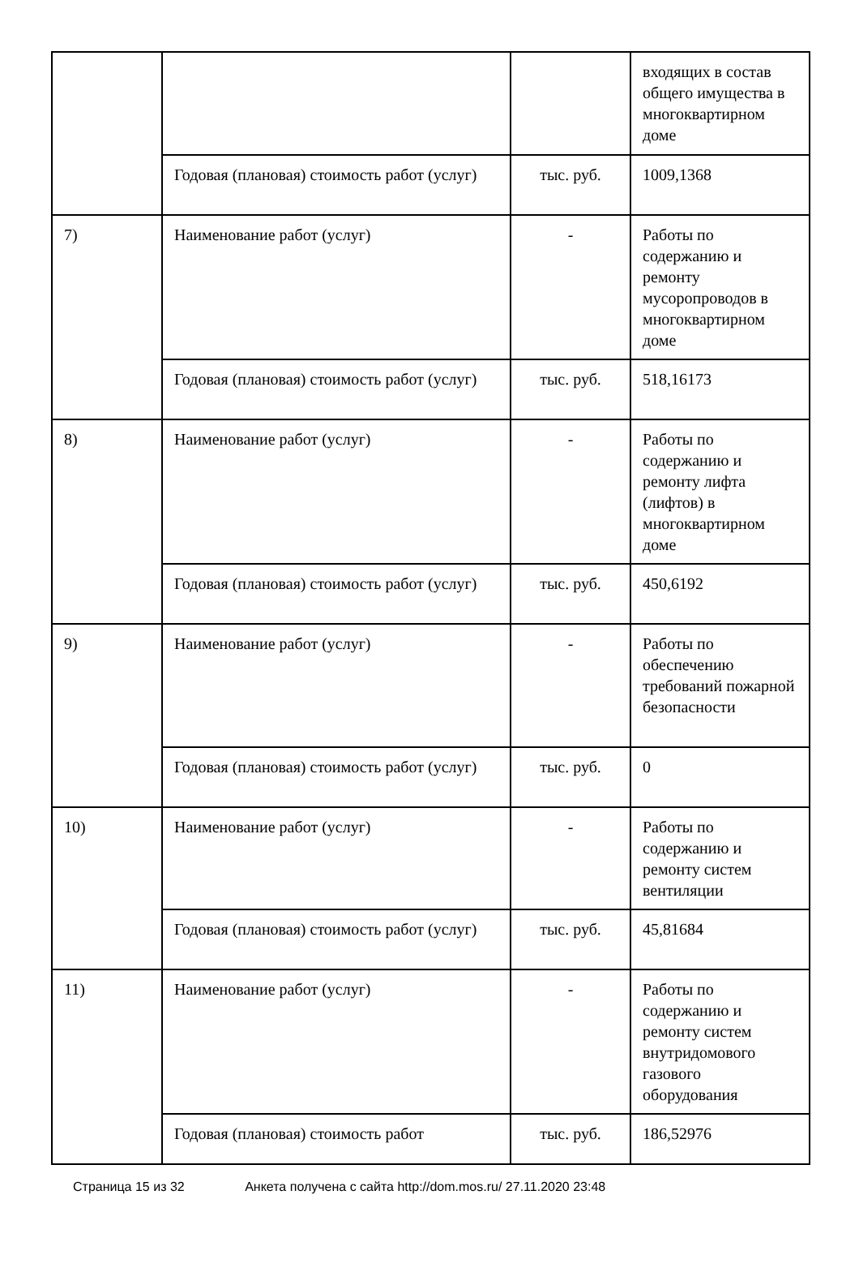| | | | входящих в состав общего имущества в многоквартирном доме |
| | Годовая (плановая) стоимость работ (услуг) | тыс. руб. | 1009,1368 |
| 7) | Наименование работ (услуг) | - | Работы по содержанию и ремонту мусоропроводов в многоквартирном доме |
| | Годовая (плановая) стоимость работ (услуг) | тыс. руб. | 518,16173 |
| 8) | Наименование работ (услуг) | - | Работы по содержанию и ремонту лифта (лифтов) в многоквартирном доме |
| | Годовая (плановая) стоимость работ (услуг) | тыс. руб. | 450,6192 |
| 9) | Наименование работ (услуг) | - | Работы по обеспечению требований пожарной безопасности |
| | Годовая (плановая) стоимость работ (услуг) | тыс. руб. | 0 |
| 10) | Наименование работ (услуг) | - | Работы по содержанию и ремонту систем вентиляции |
| | Годовая (плановая) стоимость работ (услуг) | тыс. руб. | 45,81684 |
| 11) | Наименование работ (услуг) | - | Работы по содержанию и ремонту систем внутридомового газового оборудования |
| | Годовая (плановая) стоимость работ | тыс. руб. | 186,52976 |
Страница 15 из 32 Анкета получена с сайта http://dom.mos.ru/ 27.11.2020 23:48